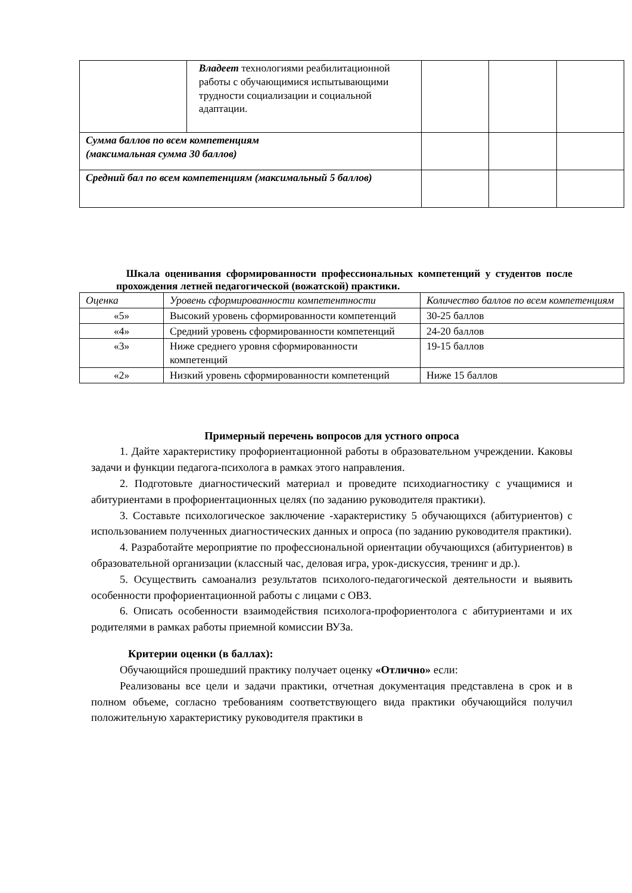| | Владеет технологиями реабилитационной работы с обучающимися испытывающими трудности социализации и социальной адаптации. | | | |
| Сумма баллов по всем компетенциям (максимальная сумма 30 баллов) | | | | |
| Средний бал по всем компетенциям (максимальный 5 баллов) | | | | |
Шкала оценивания сформированности профессиональных компетенций у студентов после прохождения летней педагогической (вожатской) практики.
| Оценка | Уровень сформированности компетентности | Количество баллов по всем компетенциям |
| --- | --- | --- |
| «5» | Высокий уровень сформированности компетенций | 30-25 баллов |
| «4» | Средний уровень сформированности компетенций | 24-20 баллов |
| «3» | Ниже среднего уровня сформированности компетенций | 19-15 баллов |
| «2» | Низкий уровень сформированности компетенций | Ниже 15 баллов |
Примерный перечень вопросов для устного опроса
1. Дайте характеристику профориентационной работы в образовательном учреждении. Каковы задачи и функции педагога-психолога в рамках этого направления.
2. Подготовьте диагностический материал и проведите психодиагностику с учащимися и абитуриентами в профориентационных целях (по заданию руководителя практики).
3. Составьте психологическое заключение -характеристику 5 обучающихся (абитуриентов) с использованием полученных диагностических данных и опроса (по заданию руководителя практики).
4. Разработайте мероприятие по профессиональной ориентации обучающихся (абитуриентов) в образовательной организации (классный час, деловая игра, урок-дискуссия, тренинг и др.).
5. Осуществить самоанализ результатов психолого-педагогической деятельности и выявить особенности профориентационной работы с лицами с ОВЗ.
6. Описать особенности взаимодействия психолога-профориентолога с абитуриентами и их родителями в рамках работы приемной комиссии ВУЗа.
Критерии оценки (в баллах):
Обучающийся прошедший практику получает оценку «Отлично» если:
Реализованы все цели и задачи практики, отчетная документация представлена в срок и в полном объеме, согласно требованиям соответствующего вида практики обучающийся получил положительную характеристику руководителя практики в